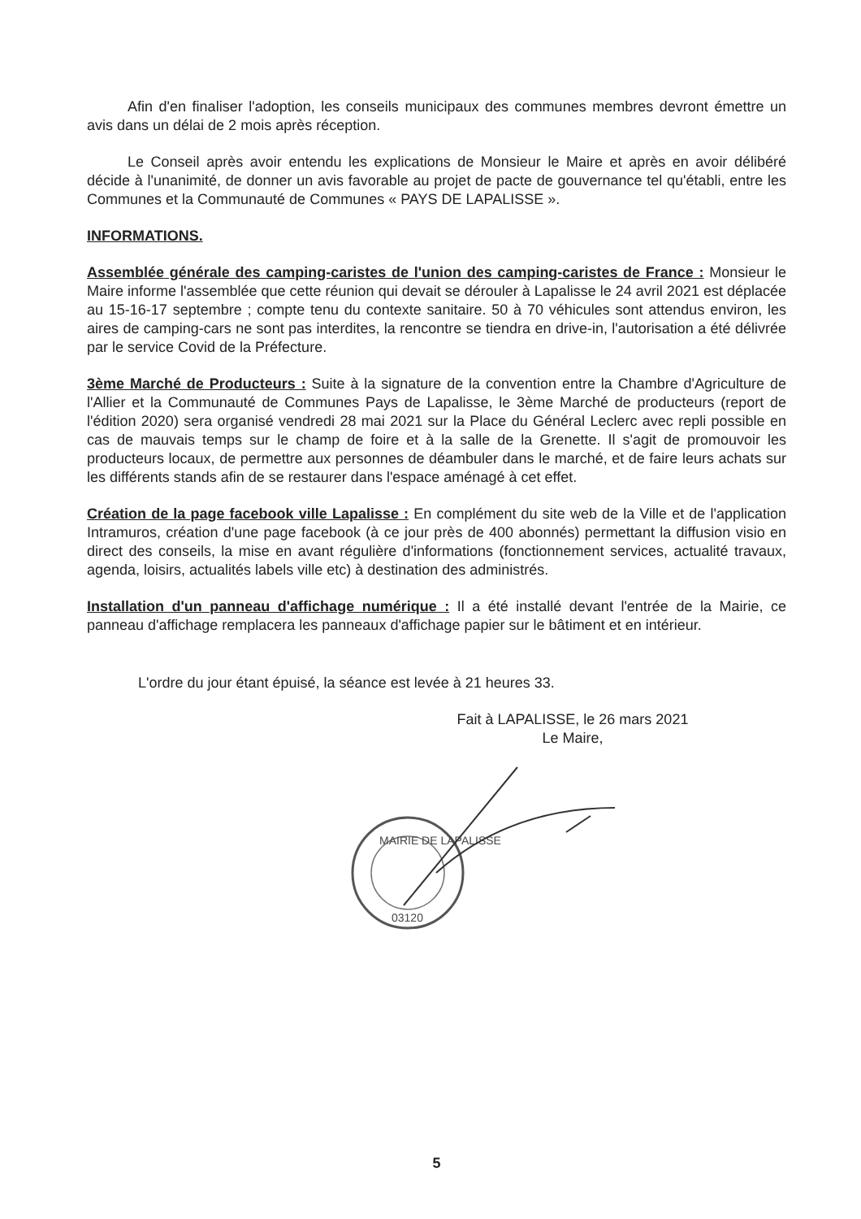Afin d'en finaliser l'adoption, les conseils municipaux des communes membres devront émettre un avis dans un délai de 2 mois après réception.
Le Conseil après avoir entendu les explications de Monsieur le Maire et après en avoir délibéré décide à l'unanimité, de donner un avis favorable au projet de pacte de gouvernance tel qu'établi, entre les Communes et la Communauté de Communes « PAYS DE LAPALISSE ».
INFORMATIONS.
Assemblée générale des camping-caristes de l'union des camping-caristes de France : Monsieur le Maire informe l'assemblée que cette réunion qui devait se dérouler à Lapalisse le 24 avril 2021 est déplacée au 15-16-17 septembre ; compte tenu du contexte sanitaire. 50 à 70 véhicules sont attendus environ, les aires de camping-cars ne sont pas interdites, la rencontre se tiendra en drive-in, l'autorisation a été délivrée par le service Covid de la Préfecture.
3ème Marché de Producteurs : Suite à la signature de la convention entre la Chambre d'Agriculture de l'Allier et la Communauté de Communes Pays de Lapalisse, le 3ème Marché de producteurs (report de l'édition 2020) sera organisé vendredi 28 mai 2021 sur la Place du Général Leclerc avec repli possible en cas de mauvais temps sur le champ de foire et à la salle de la Grenette. Il s'agit de promouvoir les producteurs locaux, de permettre aux personnes de déambuler dans le marché, et de faire leurs achats sur les différents stands afin de se restaurer dans l'espace aménagé à cet effet.
Création de la page facebook ville Lapalisse : En complément du site web de la Ville et de l'application Intramuros, création d'une page facebook (à ce jour près de 400 abonnés) permettant la diffusion visio en direct des conseils, la mise en avant régulière d'informations (fonctionnement services, actualité travaux, agenda, loisirs, actualités labels ville etc) à destination des administrés.
Installation d'un panneau d'affichage numérique : Il a été installé devant l'entrée de la Mairie, ce panneau d'affichage remplacera les panneaux d'affichage papier sur le bâtiment et en intérieur.
L'ordre du jour étant épuisé, la séance est levée à 21 heures 33.
Fait à LAPALISSE, le 26 mars 2021
Le Maire,
MAIRIE DE LAPALISSE
03120
5